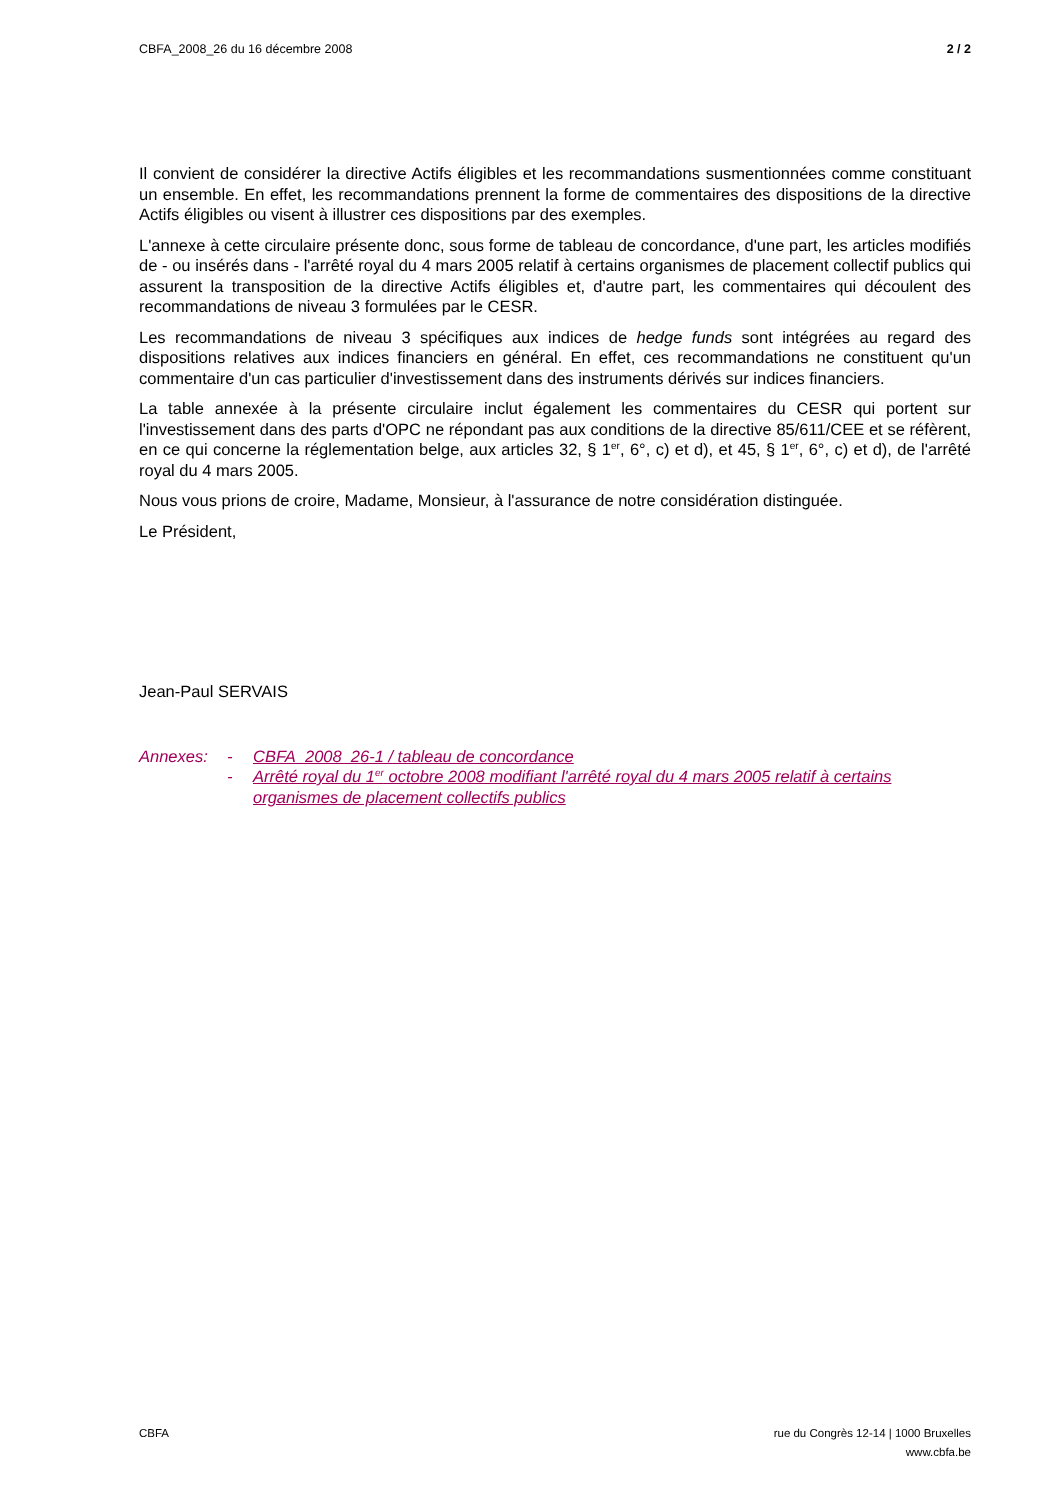CBFA_2008_26 du 16 décembre 2008 2 / 2
Il convient de considérer la directive Actifs éligibles et les recommandations susmentionnées comme constituant un ensemble. En effet, les recommandations prennent la forme de commentaires des dispositions de la directive Actifs éligibles ou visent à illustrer ces dispositions par des exemples.
L'annexe à cette circulaire présente donc, sous forme de tableau de concordance, d'une part, les articles modifiés de - ou insérés dans - l'arrêté royal du 4 mars 2005 relatif à certains organismes de placement collectif publics qui assurent la transposition de la directive Actifs éligibles et, d'autre part, les commentaires qui découlent des recommandations de niveau 3 formulées par le CESR.
Les recommandations de niveau 3 spécifiques aux indices de hedge funds sont intégrées au regard des dispositions relatives aux indices financiers en général. En effet, ces recommandations ne constituent qu'un commentaire d'un cas particulier d'investissement dans des instruments dérivés sur indices financiers.
La table annexée à la présente circulaire inclut également les commentaires du CESR qui portent sur l'investissement dans des parts d'OPC ne répondant pas aux conditions de la directive 85/611/CEE et se réfèrent, en ce qui concerne la réglementation belge, aux articles 32, § 1<sup>er</sup>, 6°, c) et d), et 45, § 1<sup>er</sup>, 6°, c) et d), de l'arrêté royal du 4 mars 2005.
Nous vous prions de croire, Madame, Monsieur, à l'assurance de notre considération distinguée.
Le Président,
Jean-Paul SERVAIS
Annexes: -
-
CBFA_2008_26-1 / tableau de concordance
Arrêté royal du 1<sup>er</sup> octobre 2008 modifiant l'arrêté royal du 4 mars 2005 relatif à certains organismes de placement collectifs publics
CBFA rue du Congrès 12-14 | 1000 Bruxelles
www.cbfa.be